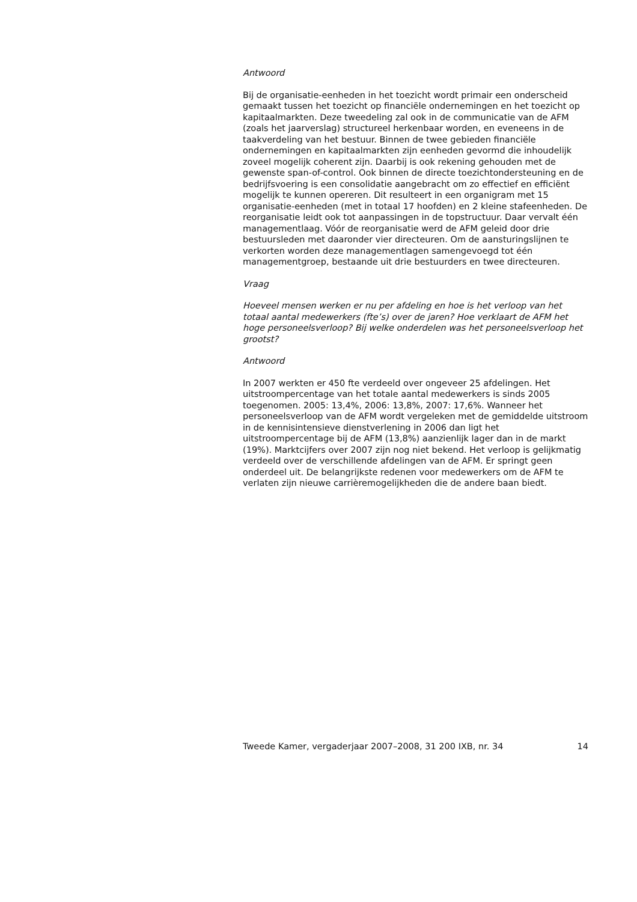Antwoord
Bij de organisatie-eenheden in het toezicht wordt primair een onderscheid gemaakt tussen het toezicht op financiële ondernemingen en het toezicht op kapitaalmarkten. Deze tweedeling zal ook in de communicatie van de AFM (zoals het jaarverslag) structureel herkenbaar worden, en eveneens in de taakverdeling van het bestuur. Binnen de twee gebieden financiële ondernemingen en kapitaalmarkten zijn eenheden gevormd die inhoudelijk zoveel mogelijk coherent zijn. Daarbij is ook rekening gehouden met de gewenste span-of-control. Ook binnen de directe toezichtondersteuning en de bedrijfsvoering is een consolidatie aangebracht om zo effectief en efficiënt mogelijk te kunnen opereren. Dit resulteert in een organigram met 15 organisatie-eenheden (met in totaal 17 hoofden) en 2 kleine stafeenheden. De reorganisatie leidt ook tot aanpassingen in de topstructuur. Daar vervalt één managementlaag. Vóór de reorganisatie werd de AFM geleid door drie bestuursleden met daaronder vier directeuren. Om de aansturingslijnen te verkorten worden deze managementlagen samengevoegd tot één managementgroep, bestaande uit drie bestuurders en twee directeuren.
Vraag
Hoeveel mensen werken er nu per afdeling en hoe is het verloop van het totaal aantal medewerkers (fte’s) over de jaren? Hoe verklaart de AFM het hoge personeelsverloop? Bij welke onderdelen was het personeelsverloop het grootst?
Antwoord
In 2007 werkten er 450 fte verdeeld over ongeveer 25 afdelingen. Het uitstroompercentage van het totale aantal medewerkers is sinds 2005 toegenomen. 2005: 13,4%, 2006: 13,8%, 2007: 17,6%. Wanneer het personeelsverloop van de AFM wordt vergeleken met de gemiddelde uitstroom in de kennisintensieve dienstverlening in 2006 dan ligt het uitstroompercentage bij de AFM (13,8%) aanzienlijk lager dan in de markt (19%). Marktcijfers over 2007 zijn nog niet bekend. Het verloop is gelijkmatig verdeeld over de verschillende afdelingen van de AFM. Er springt geen onderdeel uit. De belangrijkste redenen voor medewerkers om de AFM te verlaten zijn nieuwe carrièremogelijkheden die de andere baan biedt.
Tweede Kamer, vergaderjaar 2007–2008, 31 200 IXB, nr. 34 14